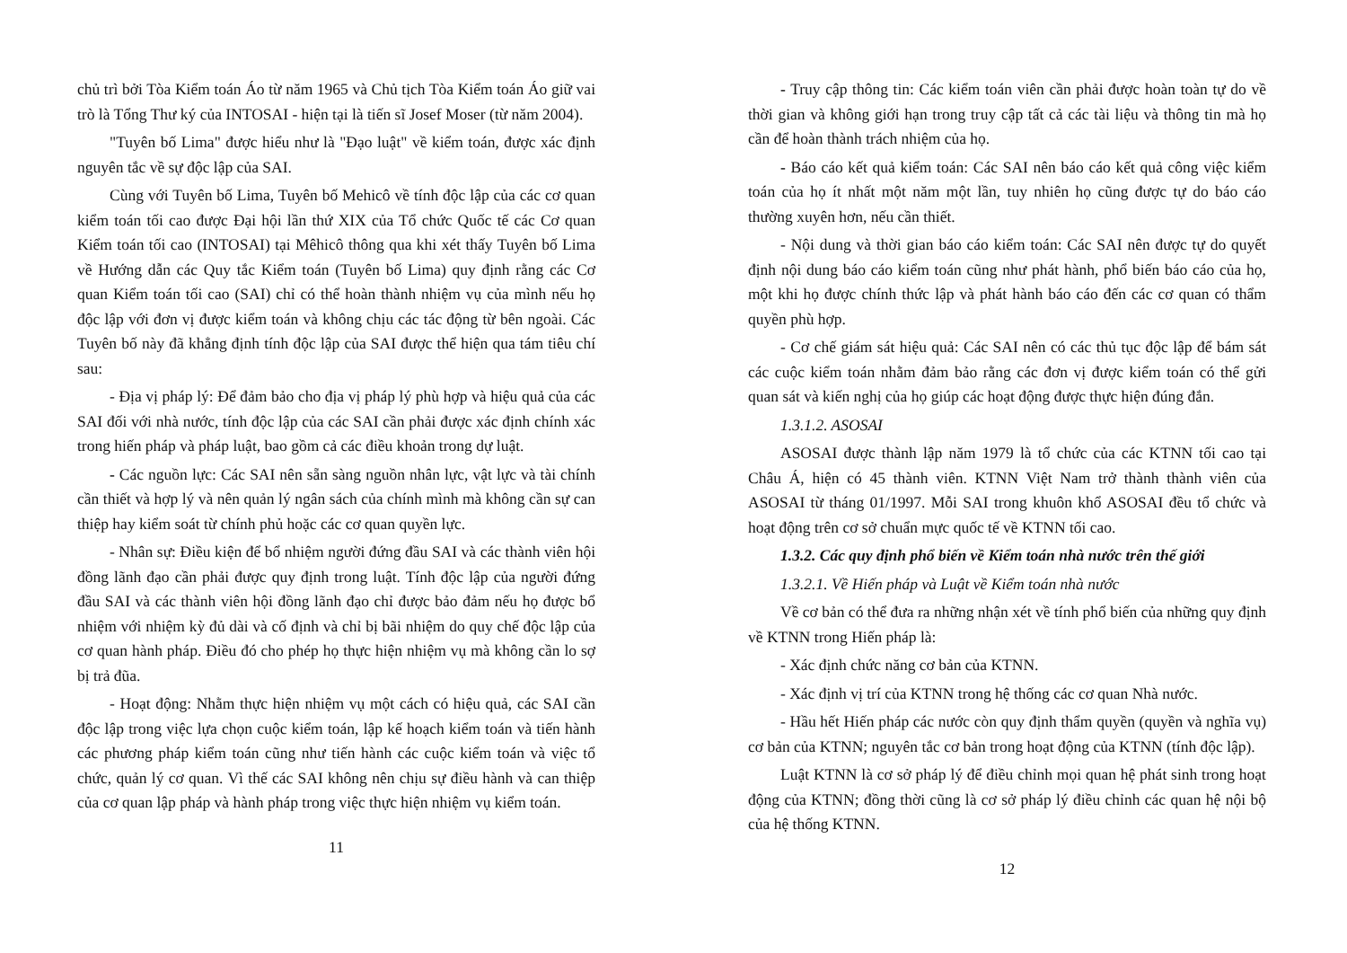chủ trì bởi Tòa Kiểm toán Áo từ năm 1965 và Chủ tịch Tòa Kiểm toán Áo giữ vai trò là Tổng Thư ký của INTOSAI - hiện tại là tiến sĩ Josef Moser (từ năm 2004).
"Tuyên bố Lima" được hiểu như là "Đạo luật" về kiểm toán, được xác định nguyên tắc về sự độc lập của SAI.
Cùng với Tuyên bố Lima, Tuyên bố Mehicô về tính độc lập của các cơ quan kiểm toán tối cao được Đại hội lần thứ XIX của Tổ chức Quốc tế các Cơ quan Kiểm toán tối cao (INTOSAI) tại Mêhicô thông qua khi xét thấy Tuyên bố Lima về Hướng dẫn các Quy tắc Kiểm toán (Tuyên bố Lima) quy định rằng các Cơ quan Kiểm toán tối cao (SAI) chỉ có thể hoàn thành nhiệm vụ của mình nếu họ độc lập với đơn vị được kiểm toán và không chịu các tác động từ bên ngoài. Các Tuyên bố này đã khẳng định tính độc lập của SAI được thể hiện qua tám tiêu chí sau:
- Địa vị pháp lý: Để đảm bảo cho địa vị pháp lý phù hợp và hiệu quả của các SAI đối với nhà nước, tính độc lập của các SAI cần phải được xác định chính xác trong hiến pháp và pháp luật, bao gồm cả các điều khoản trong dự luật.
- Các nguồn lực: Các SAI nên sẵn sàng nguồn nhân lực, vật lực và tài chính cần thiết và hợp lý và nên quản lý ngân sách của chính mình mà không cần sự can thiệp hay kiểm soát từ chính phủ hoặc các cơ quan quyền lực.
- Nhân sự: Điều kiện để bổ nhiệm người đứng đầu SAI và các thành viên hội đồng lãnh đạo cần phải được quy định trong luật. Tính độc lập của người đứng đầu SAI và các thành viên hội đồng lãnh đạo chỉ được bảo đảm nếu họ được bổ nhiệm với nhiệm kỳ đủ dài và cố định và chỉ bị bãi nhiệm do quy chế độc lập của cơ quan hành pháp. Điều đó cho phép họ thực hiện nhiệm vụ mà không cần lo sợ bị trả đũa.
- Hoạt động: Nhằm thực hiện nhiệm vụ một cách có hiệu quả, các SAI cần độc lập trong việc lựa chọn cuộc kiểm toán, lập kế hoạch kiểm toán và tiến hành các phương pháp kiểm toán cũng như tiến hành các cuộc kiểm toán và việc tổ chức, quản lý cơ quan. Vì thế các SAI không nên chịu sự điều hành và can thiệp của cơ quan lập pháp và hành pháp trong việc thực hiện nhiệm vụ kiểm toán.
11
- Truy cập thông tin: Các kiểm toán viên cần phải được hoàn toàn tự do về thời gian và không giới hạn trong truy cập tất cả các tài liệu và thông tin mà họ cần để hoàn thành trách nhiệm của họ.
- Báo cáo kết quả kiểm toán: Các SAI nên báo cáo kết quả công việc kiểm toán của họ ít nhất một năm một lần, tuy nhiên họ cũng được tự do báo cáo thường xuyên hơn, nếu cần thiết.
- Nội dung và thời gian báo cáo kiểm toán: Các SAI nên được tự do quyết định nội dung báo cáo kiểm toán cũng như phát hành, phổ biến báo cáo của họ, một khi họ được chính thức lập và phát hành báo cáo đến các cơ quan có thẩm quyền phù hợp.
- Cơ chế giám sát hiệu quả: Các SAI nên có các thủ tục độc lập để bám sát các cuộc kiểm toán nhằm đảm bảo rằng các đơn vị được kiểm toán có thể gửi quan sát và kiến nghị của họ giúp các hoạt động được thực hiện đúng đắn.
1.3.1.2. ASOSAI
ASOSAI được thành lập năm 1979 là tổ chức của các KTNN tối cao tại Châu Á, hiện có 45 thành viên. KTNN Việt Nam trở thành thành viên của ASOSAI từ tháng 01/1997. Mỗi SAI trong khuôn khổ ASOSAI đều tổ chức và hoạt động trên cơ sở chuẩn mực quốc tế về KTNN tối cao.
1.3.2. Các quy định phổ biến về Kiểm toán nhà nước trên thế giới
1.3.2.1. Về Hiến pháp và Luật về Kiểm toán nhà nước
Về cơ bản có thể đưa ra những nhận xét về tính phổ biến của những quy định về KTNN trong Hiến pháp là:
- Xác định chức năng cơ bản của KTNN.
- Xác định vị trí của KTNN trong hệ thống các cơ quan Nhà nước.
- Hầu hết Hiến pháp các nước còn quy định thẩm quyền (quyền và nghĩa vụ) cơ bản của KTNN; nguyên tắc cơ bản trong hoạt động của KTNN (tính độc lập).
Luật KTNN là cơ sở pháp lý để điều chỉnh mọi quan hệ phát sinh trong hoạt động của KTNN; đồng thời cũng là cơ sở pháp lý điều chỉnh các quan hệ nội bộ của hệ thống KTNN.
12